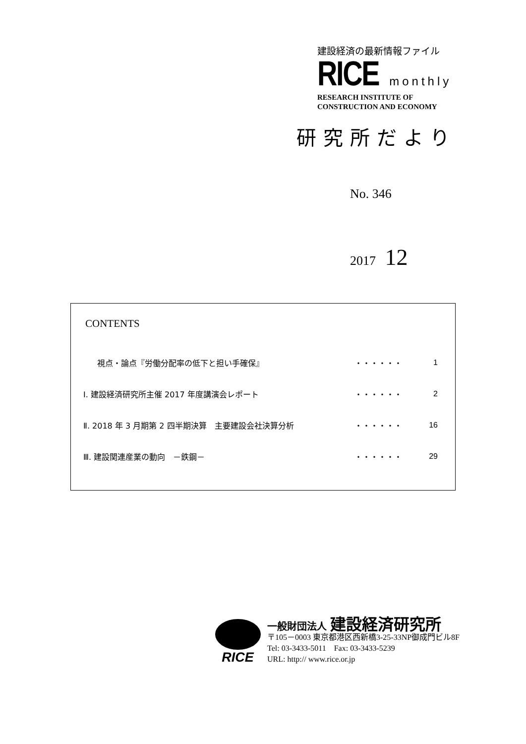建設経済の最新情報ファイル
RICE monthly
RESEARCH INSTITUTE OF
CONSTRUCTION AND ECONOMY
研究所だより
No. 346
2017 12
CONTENTS
| 視点・論点『労働分配率の低下と担い手確保』 | ・・・・・・ | 1 |
| Ⅰ. 建設経済研究所主催 2017 年度講演会レポート | ・・・・・・ | 2 |
| Ⅱ. 2018 年 3 月期第 2 四半期決算 主要建設会社決算分析 | ・・・・・・ | 16 |
| Ⅲ. 建設関連産業の動向 －鉄鋼－ | ・・・・・・ | 29 |
RICE
一般財団法人 建設経済研究所
〒105－0003 東京都港区西新橋3-25-33NP御成門ビル8F
Tel: 03-3433-5011　Fax: 03-3433-5239
URL: http:// www.rice.or.jp